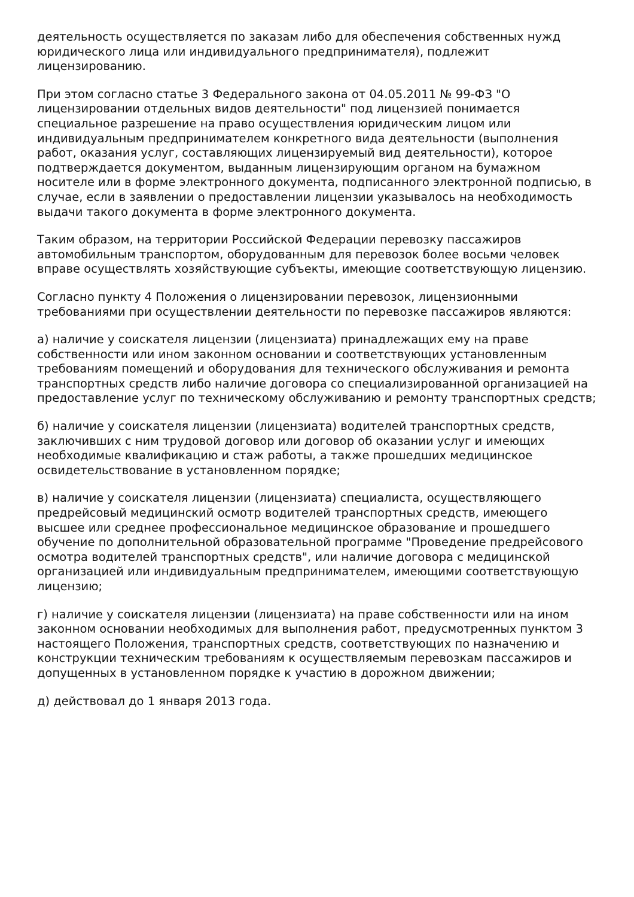деятельность осуществляется по заказам либо для обеспечения собственных нужд юридического лица или индивидуального предпринимателя), подлежит лицензированию.
При этом согласно статье 3 Федерального закона от 04.05.2011 № 99-ФЗ "О лицензировании отдельных видов деятельности" под лицензией понимается специальное разрешение на право осуществления юридическим лицом или индивидуальным предпринимателем конкретного вида деятельности (выполнения работ, оказания услуг, составляющих лицензируемый вид деятельности), которое подтверждается документом, выданным лицензирующим органом на бумажном носителе или в форме электронного документа, подписанного электронной подписью, в случае, если в заявлении о предоставлении лицензии указывалось на необходимость выдачи такого документа в форме электронного документа.
Таким образом, на территории Российской Федерации перевозку пассажиров автомобильным транспортом, оборудованным для перевозок более восьми человек вправе осуществлять хозяйствующие субъекты, имеющие соответствующую лицензию.
Согласно пункту 4 Положения о лицензировании перевозок, лицензионными требованиями при осуществлении деятельности по перевозке пассажиров являются:
а) наличие у соискателя лицензии (лицензиата) принадлежащих ему на праве собственности или ином законном основании и соответствующих установленным требованиям помещений и оборудования для технического обслуживания и ремонта транспортных средств либо наличие договора со специализированной организацией на предоставление услуг по техническому обслуживанию и ремонту транспортных средств;
б) наличие у соискателя лицензии (лицензиата) водителей транспортных средств, заключивших с ним трудовой договор или договор об оказании услуг и имеющих необходимые квалификацию и стаж работы, а также прошедших медицинское освидетельствование в установленном порядке;
в) наличие у соискателя лицензии (лицензиата) специалиста, осуществляющего предрейсовый медицинский осмотр водителей транспортных средств, имеющего высшее или среднее профессиональное медицинское образование и прошедшего обучение по дополнительной образовательной программе "Проведение предрейсового осмотра водителей транспортных средств", или наличие договора с медицинской организацией или индивидуальным предпринимателем, имеющими соответствующую лицензию;
г) наличие у соискателя лицензии (лицензиата) на праве собственности или на ином законном основании необходимых для выполнения работ, предусмотренных пунктом 3 настоящего Положения, транспортных средств, соответствующих по назначению и конструкции техническим требованиям к осуществляемым перевозкам пассажиров и допущенных в установленном порядке к участию в дорожном движении;
д) действовал до 1 января 2013 года.